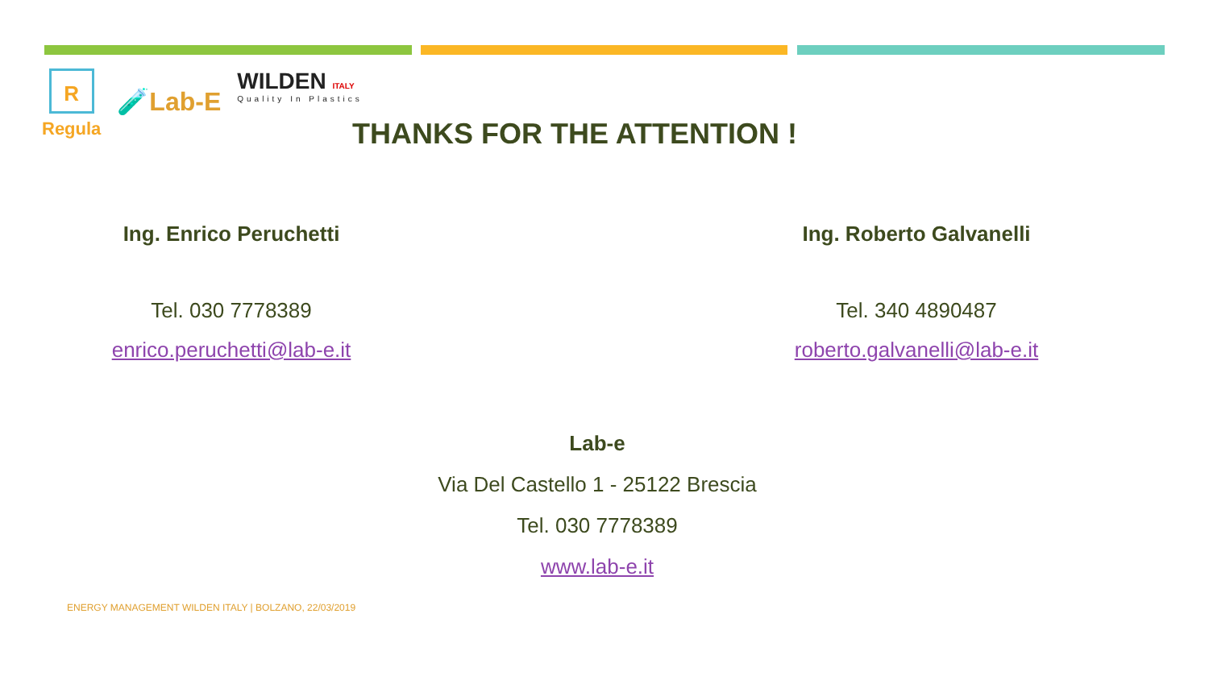R
Regula
🧪Lab-E
WILDEN ITALY
Quality In Plastics
THANKS FOR THE ATTENTION !
Ing. Enrico Peruchetti
Tel. 030 7778389
enrico.peruchetti@lab-e.it
Ing. Roberto Galvanelli
Tel. 340 4890487
roberto.galvanelli@lab-e.it
Lab-e
Via Del Castello 1 - 25122 Brescia
Tel. 030 7778389
www.lab-e.it
ENERGY MANAGEMENT WILDEN ITALY | BOLZANO, 22/03/2019